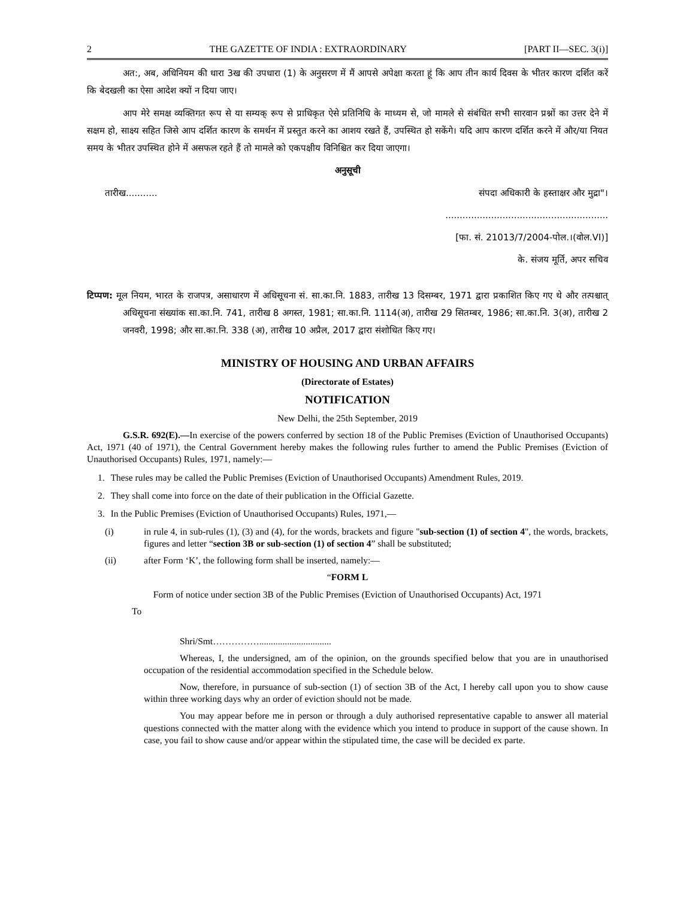2 THE GAZETTE OF INDIA : EXTRAORDINARY [PART II—SEC. 3(i)]
अत:, अब, अधिनियम की धारा 3ख की उपधारा (1) के अनुसरण में मैं आपसे अपेक्षा करता हूं कि आप तीन कार्य दिवस के भीतर कारण दर्शित करें कि बेदखली का ऐसा आदेश क्यों न दिया जाए।
आप मेरे समक्ष व्यक्तिगत रूप से या सम्यक् रूप से प्राधिकृत ऐसे प्रतिनिधि के माध्यम से, जो मामले से संबंधित सभी सारवान प्रश्नों का उत्तर देने में सक्षम हो, साक्ष्य सहित जिसे आप दर्शित कारण के समर्थन में प्रस्तुत करने का आशय रखते हैं, उपस्थित हो सकेंगे। यदि आप कारण दर्शित करने में और/या नियत समय के भीतर उपस्थित होने में असफल रहते हैं तो मामले को एकपक्षीय विनिश्चित कर दिया जाएगा।
अनुसूची
तारीख........... संपदा अधिकारी के हस्ताक्षर और मुद्रा"।
.........................................................
[फा. सं. 21013/7/2004-पोल.।(वोल.VI)]
के. संजय मूर्ति, अपर सचिव
टिप्पण: मूल नियम, भारत के राजपत्र, असाधारण में अधिसूचना सं. सा.का.नि. 1883, तारीख 13 दिसम्बर, 1971 द्वारा प्रकाशित किए गए थे और तत्पश्चात् अधिसूचना संख्यांक सा.का.नि. 741, तारीख 8 अगस्त, 1981; सा.का.नि. 1114(अ), तारीख 29 सितम्बर, 1986; सा.का.नि. 3(अ), तारीख 2 जनवरी, 1998; और सा.का.नि. 338 (अ), तारीख 10 अप्रैल, 2017 द्वारा संशोधित किए गए।
MINISTRY OF HOUSING AND URBAN AFFAIRS
(Directorate of Estates)
NOTIFICATION
New Delhi, the 25th September, 2019
G.S.R. 692(E).—In exercise of the powers conferred by section 18 of the Public Premises (Eviction of Unauthorised Occupants) Act, 1971 (40 of 1971), the Central Government hereby makes the following rules further to amend the Public Premises (Eviction of Unauthorised Occupants) Rules, 1971, namely:—
1. These rules may be called the Public Premises (Eviction of Unauthorised Occupants) Amendment Rules, 2019.
2. They shall come into force on the date of their publication in the Official Gazette.
3. In the Public Premises (Eviction of Unauthorised Occupants) Rules, 1971,—
(i) in rule 4, in sub-rules (1), (3) and (4), for the words, brackets and figure "sub-section (1) of section 4", the words, brackets, figures and letter “section 3B or sub-section (1) of section 4” shall be substituted;
(ii) after Form ‘K’, the following form shall be inserted, namely:—
“FORM L
Form of notice under section 3B of the Public Premises (Eviction of Unauthorised Occupants) Act, 1971
To
Shri/Smt……………...............................
Whereas, I, the undersigned, am of the opinion, on the grounds specified below that you are in unauthorised occupation of the residential accommodation specified in the Schedule below.
Now, therefore, in pursuance of sub-section (1) of section 3B of the Act, I hereby call upon you to show cause within three working days why an order of eviction should not be made.
You may appear before me in person or through a duly authorised representative capable to answer all material questions connected with the matter along with the evidence which you intend to produce in support of the cause shown. In case, you fail to show cause and/or appear within the stipulated time, the case will be decided ex parte.